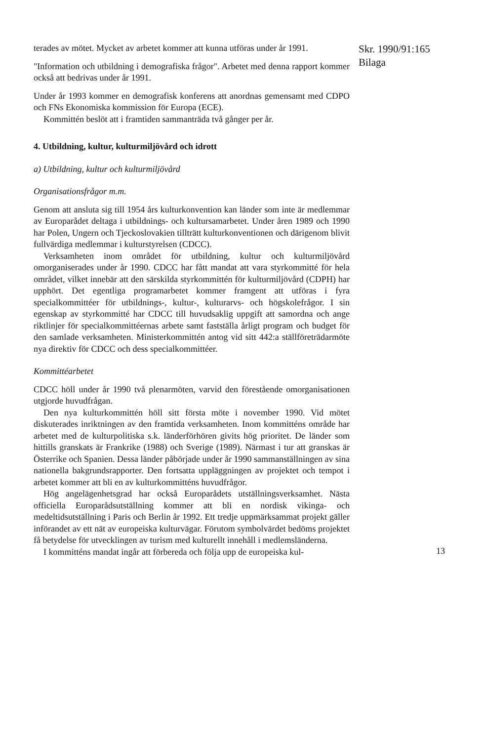terades av mötet. Mycket av arbetet kommer att kunna utföras under år 1991.
"Information och utbildning i demografiska frågor". Arbetet med denna rapport kommer också att bedrivas under år 1991.
Under år 1993 kommer en demografisk konferens att anordnas gemensamt med CDPO och FNs Ekonomiska kommission för Europa (ECE).
Kommittén beslöt att i framtiden sammanträda två gånger per år.
4. Utbildning, kultur, kulturmiljövård och idrott
a) Utbildning, kultur och kulturmiljövård
Organisationsfrågor m.m.
Genom att ansluta sig till 1954 års kulturkonvention kan länder som inte är medlemmar av Europarådet deltaga i utbildnings- och kultursamarbetet. Under åren 1989 och 1990 har Polen, Ungern och Tjeckoslovakien tillträtt kulturkonventionen och därigenom blivit fullvärdiga medlemmar i kulturstyrelsen (CDCC).
Verksamheten inom området för utbildning, kultur och kulturmiljövård omorganiserades under år 1990. CDCC har fått mandat att vara styrkommitté för hela området, vilket innebär att den särskilda styrkommittén för kulturmiljövård (CDPH) har upphört. Det egentliga programarbetet kommer framgent att utföras i fyra specialkommittéer för utbildnings-, kultur-, kulturarvs- och högskolefrågor. I sin egenskap av styrkommitté har CDCC till huvudsaklig uppgift att samordna och ange riktlinjer för specialkommittéernas arbete samt fastställa årligt program och budget för den samlade verksamheten. Ministerkommittén antog vid sitt 442:a ställföreträdarmöte nya direktiv för CDCC och dess specialkommittéer.
Kommittéarbetet
CDCC höll under år 1990 två plenarmöten, varvid den förestående omorganisationen utgjorde huvudfrågan.
Den nya kulturkommittén höll sitt första möte i november 1990. Vid mötet diskuterades inriktningen av den framtida verksamheten. Inom kommitténs område har arbetet med de kulturpolitiska s.k. länderförhören givits hög prioritet. De länder som hittills granskats är Frankrike (1988) och Sverige (1989). Närmast i tur att granskas är Österrike och Spanien. Dessa länder påbörjade under år 1990 sammanställningen av sina nationella bakgrundsrapporter. Den fortsatta uppläggningen av projektet och tempot i arbetet kommer att bli en av kulturkommitténs huvudfrågor.
Hög angelägenhetsgrad har också Europarådets utställningsverksamhet. Nästa officiella Europarådsutställning kommer att bli en nordisk vikinga- och medeltidsutställning i Paris och Berlin år 1992. Ett tredje uppmärksammat projekt gäller införandet av ett nät av europeiska kulturvägar. Förutom symbolvärdet bedöms projektet få betydelse för utvecklingen av turism med kulturellt innehåll i medlemsländerna.
I kommitténs mandat ingår att förbereda och följa upp de europeiska kul-
Skr. 1990/91:165
Bilaga
13